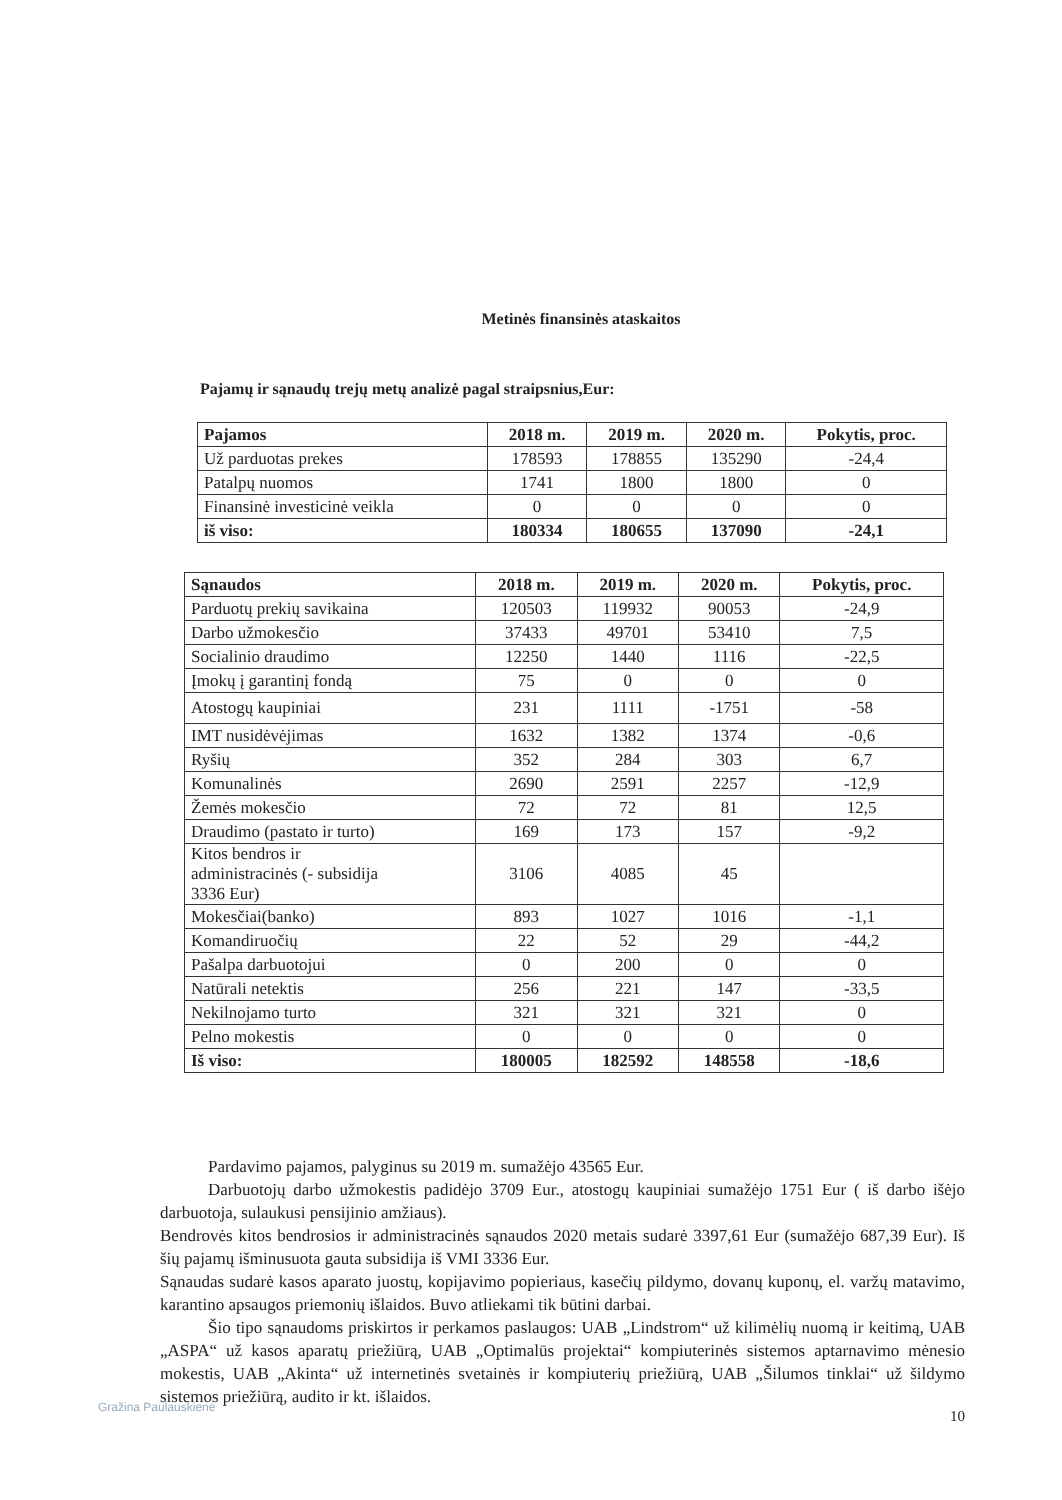Metinės finansinės ataskaitos
Pajamų ir sąnaudų trejų metų analizė pagal straipsnius,Eur:
| Pajamos | 2018 m. | 2019 m. | 2020 m. | Pokytis, proc. |
| --- | --- | --- | --- | --- |
| Už parduotas prekes | 178593 | 178855 | 135290 | -24,4 |
| Patalpų nuomos | 1741 | 1800 | 1800 | 0 |
| Finansinė investicinė veikla | 0 | 0 | 0 | 0 |
| iš viso: | 180334 | 180655 | 137090 | -24,1 |
| Sąnaudos | 2018 m. | 2019 m. | 2020 m. | Pokytis, proc. |
| --- | --- | --- | --- | --- |
| Parduotų prekių savikaina | 120503 | 119932 | 90053 | -24,9 |
| Darbo užmokesčio | 37433 | 49701 | 53410 | 7,5 |
| Socialinio draudimo | 12250 | 1440 | 1116 | -22,5 |
| Įmokų į garantinį fondą | 75 | 0 | 0 | 0 |
| Atostogų kaupiniai | 231 | 1111 | -1751 | -58 |
| IMT nusidėvėjimas | 1632 | 1382 | 1374 | -0,6 |
| Ryšių | 352 | 284 | 303 | 6,7 |
| Komunalinės | 2690 | 2591 | 2257 | -12,9 |
| Žemės mokesčio | 72 | 72 | 81 | 12,5 |
| Draudimo (pastato ir turto) | 169 | 173 | 157 | -9,2 |
| Kitos bendros ir administracinės (- subsidija 3336 Eur) | 3106 | 4085 | 45 | |
| Mokesčiai(banko) | 893 | 1027 | 1016 | -1,1 |
| Komandiruočių | 22 | 52 | 29 | -44,2 |
| Pašalpa darbuotojui | 0 | 200 | 0 | 0 |
| Natūrali netektis | 256 | 221 | 147 | -33,5 |
| Nekilnojamo turto | 321 | 321 | 321 | 0 |
| Pelno mokestis | 0 | 0 | 0 | 0 |
| Iš viso: | 180005 | 182592 | 148558 | -18,6 |
Pardavimo pajamos, palyginus su 2019 m. sumažėjo 43565 Eur.
Darbuotojų darbo užmokestis padidėjo 3709 Eur., atostogų kaupiniai sumažėjo 1751 Eur ( iš darbo išėjo darbuotoja, sulaukusi pensijinio amžiaus).
Bendrovės kitos bendrosios ir administracinės sąnaudos 2020 metais sudarė 3397,61 Eur (sumažėjo 687,39 Eur). Iš šių pajamų išminusuota gauta subsidija iš VMI 3336 Eur.
Sąnaudas sudarė kasos aparato juostų, kopijavimo popieriaus, kasečių pildymo, dovanų kuponų, el. varžų matavimo, karantino apsaugos priemonių išlaidos. Buvo atliekami tik būtini darbai.
Šio tipo sąnaudoms priskirtos ir perkamos paslaugos: UAB „Lindstrom“ už kilimėlių nuomą ir keitimą, UAB „ASPA“ už kasos aparatų priežiūrą, UAB „Optimalūs projektai“ kompiuterinės sistemos aptarnavimo mėnesio mokestis, UAB „Akinta“ už internetinės svetainės ir kompiuterių priežiūrą, UAB „Šilumos tinklai“ už šildymo sistemos priežiūrą, audito ir kt. išlaidos.
10
Gražina Paulauskienė